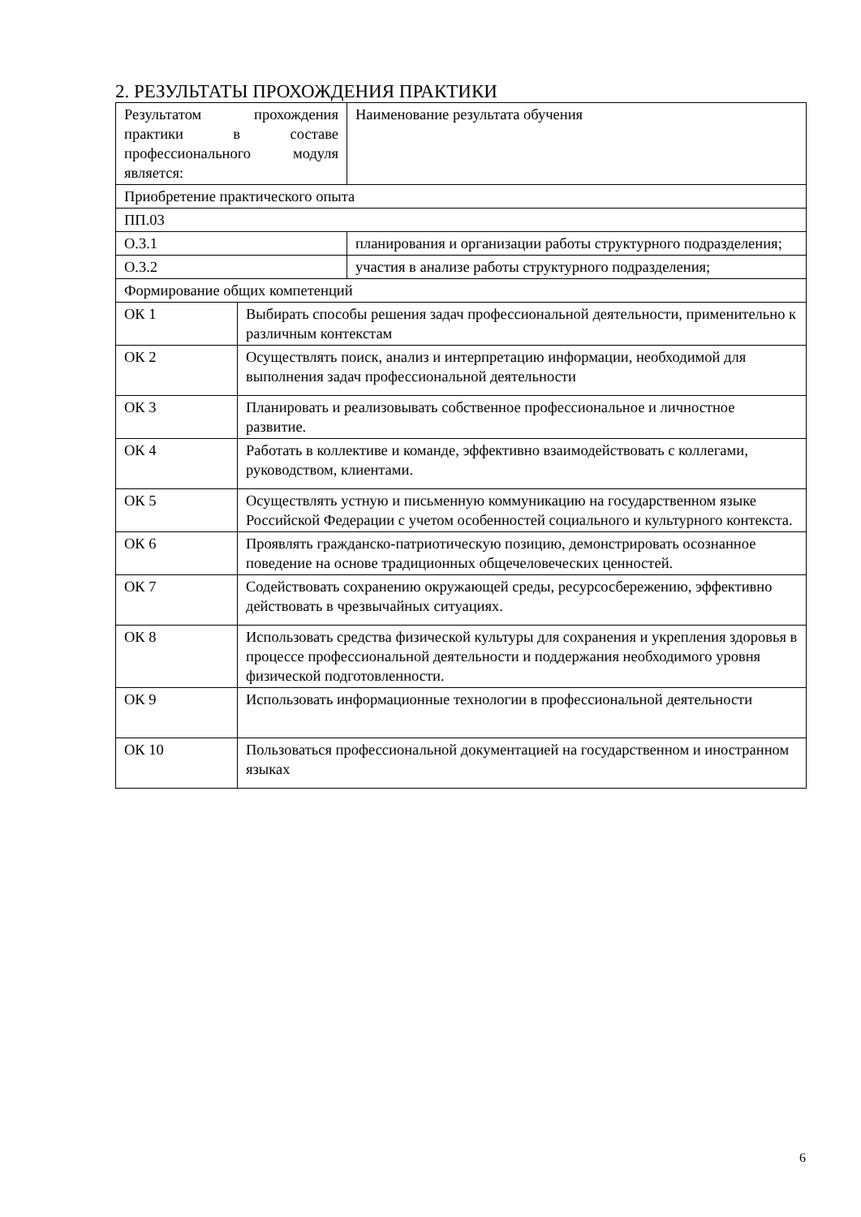2. РЕЗУЛЬТАТЫ ПРОХОЖДЕНИЯ ПРАКТИКИ
| Результатом прохождения практики в составе профессионального модуля является: | | Наименование результата обучения |
| Приобретение практического опыта | | |
| ПП.03 | | |
| О.3.1 | | планирования и организации работы структурного подразделения; |
| О.3.2 | | участия в анализе работы структурного подразделения; |
| Формирование общих компетенций | | |
| ОК 1 | Выбирать способы решения задач профессиональной деятельности, применительно к различным контекстам | |
| ОК 2 | Осуществлять поиск, анализ и интерпретацию информации, необходимой для выполнения задач профессиональной деятельности | |
| ОК 3 | Планировать и реализовывать собственное профессиональное и личностное развитие. | |
| ОК 4 | Работать в коллективе и команде, эффективно взаимодействовать с коллегами, руководством, клиентами. | |
| ОК 5 | Осуществлять устную и письменную коммуникацию на государственном языке Российской Федерации с учетом особенностей социального и культурного контекста. | |
| ОК 6 | Проявлять гражданско-патриотическую позицию, демонстрировать осознанное поведение на основе традиционных общечеловеческих ценностей. | |
| ОК 7 | Содействовать сохранению окружающей среды, ресурсосбережению, эффективно действовать в чрезвычайных ситуациях. | |
| ОК 8 | Использовать средства физической культуры для сохранения и укрепления здоровья в процессе профессиональной деятельности и поддержания необходимого уровня физической подготовленности. | |
| ОК 9 | Использовать информационные технологии в профессиональной деятельности | |
| ОК 10 | Пользоваться профессиональной документацией на государственном и иностранном языках | |
6